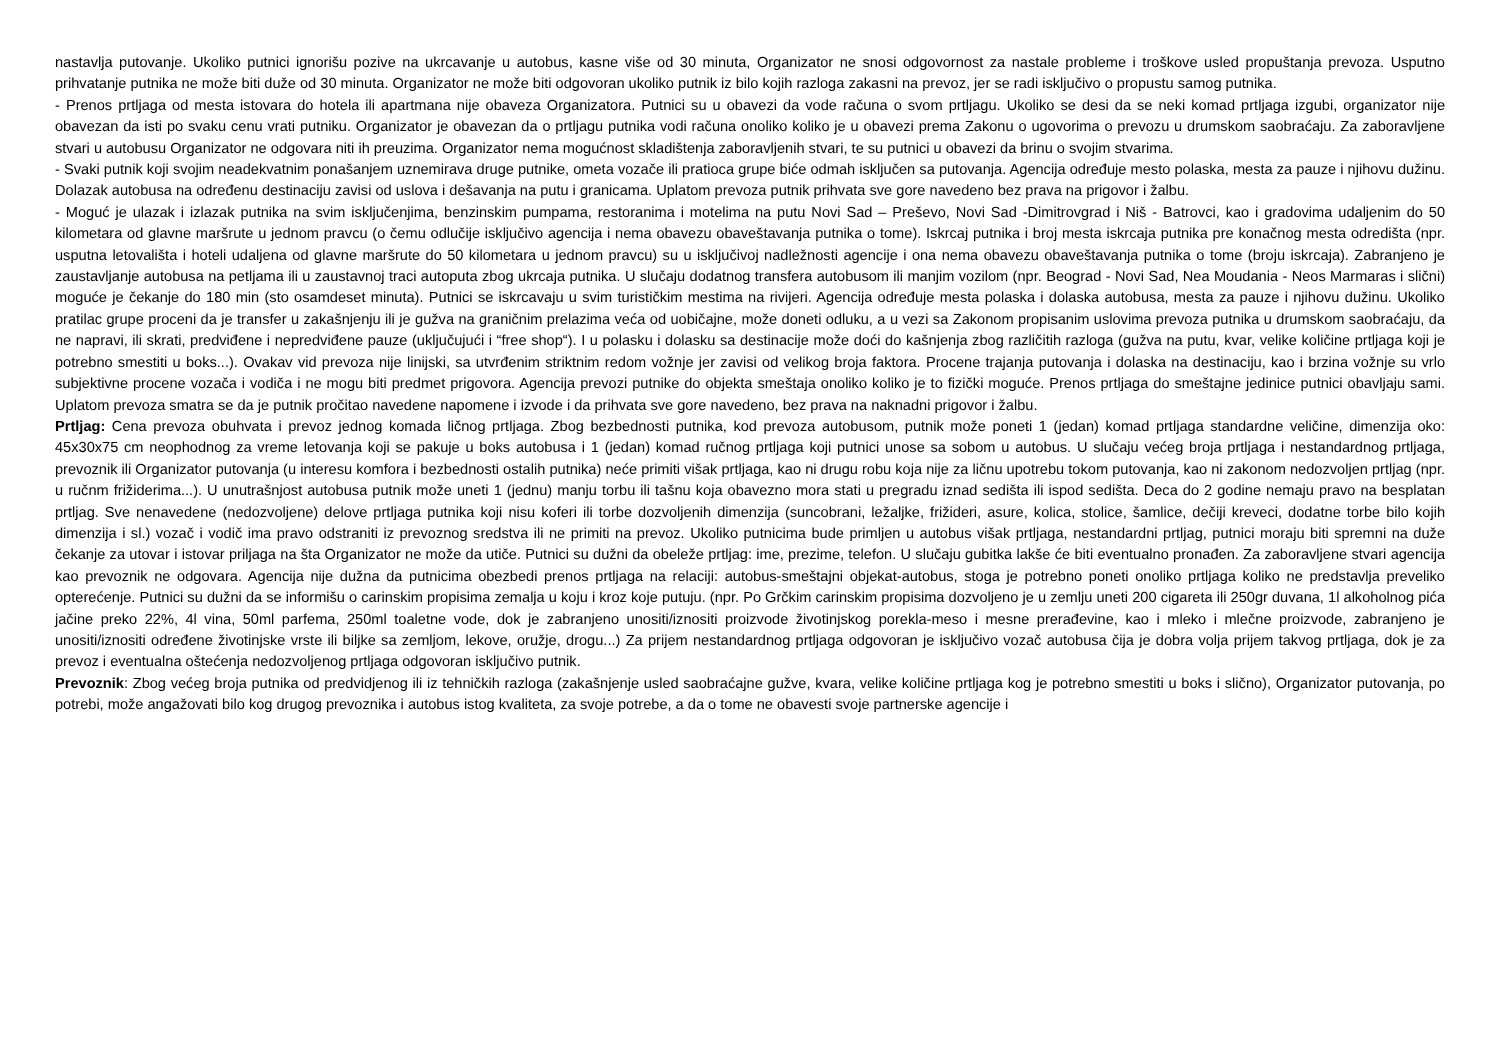nastavlja putovanje. Ukoliko putnici ignorišu pozive na ukrcavanje u autobus, kasne više od 30 minuta, Organizator ne snosi odgovornost za nastale probleme i troškove usled propuštanja prevoza. Usputno prihvatanje putnika ne može biti duže od 30 minuta. Organizator ne može biti odgovoran ukoliko putnik iz bilo kojih razloga zakasni na prevoz, jer se radi isključivo o propustu samog putnika.
- Prenos prtljaga od mesta istovara do hotela ili apartmana nije obaveza Organizatora. Putnici su u obavezi da vode računa o svom prtljagu. Ukoliko se desi da se neki komad prtljaga izgubi, organizator nije obavezan da isti po svaku cenu vrati putniku. Organizator je obavezan da o prtljagu putnika vodi računa onoliko koliko je u obavezi prema Zakonu o ugovorima o prevozu u drumskom saobraćaju. Za zaboravljene stvari u autobusu Organizator ne odgovara niti ih preuzima. Organizator nema mogućnost skladištenja zaboravljenih stvari, te su putnici u obavezi da brinu o svojim stvarima.
- Svaki putnik koji svojim neadekvatnim ponašanjem uznemirava druge putnike, ometa vozače ili pratioca grupe biće odmah isključen sa putovanja. Agencija određuje mesto polaska, mesta za pauze i njihovu dužinu. Dolazak autobusa na određenu destinaciju zavisi od uslova i dešavanja na putu i granicama. Uplatom prevoza putnik prihvata sve gore navedeno bez prava na prigovor i žalbu.
- Moguć je ulazak i izlazak putnika na svim isključenjima, benzinskim pumpama, restoranima i motelima na putu Novi Sad – Preševo, Novi Sad -Dimitrovgrad i Niš - Batrovci, kao i gradovima udaljenim do 50 kilometara od glavne maršrute u jednom pravcu (o čemu odlučije isključivo agencija i nema obavezu obaveštavanja putnika o tome). Iskrcaj putnika i broj mesta iskrcaja putnika pre konačnog mesta odredišta (npr. usputna letovališta i hoteli udaljena od glavne maršrute do 50 kilometara u jednom pravcu) su u isključivoj nadležnosti agencije i ona nema obavezu obaveštavanja putnika o tome (broju iskrcaja). Zabranjeno je zaustavljanje autobusa na petljama ili u zaustavnoj traci autoputa zbog ukrcaja putnika. U slučaju dodatnog transfera autobusom ili manjim vozilom (npr. Beograd - Novi Sad, Nea Moudania - Neos Marmaras i slični) moguće je čekanje do 180 min (sto osamdeset minuta). Putnici se iskrcavaju u svim turističkim mestima na rivijeri. Agencija određuje mesta polaska i dolaska autobusa, mesta za pauze i njihovu dužinu. Ukoliko pratilac grupe proceni da je transfer u zakašnjenju ili je gužva na graničnim prelazima veća od uobičajne, može doneti odluku, a u vezi sa Zakonom propisanim uslovima prevoza putnika u drumskom saobraćaju, da ne napravi, ili skrati, predviđene i nepredviđene pauze (uključujući i “free shop“). I u polasku i dolasku sa destinacije može doći do kašnjenja zbog različitih razloga (gužva na putu, kvar, velike količine prtljaga koji je potrebno smestiti u boks...). Ovakav vid prevoza nije linijski, sa utvrđenim striktnim redom vožnje jer zavisi od velikog broja faktora. Procene trajanja putovanja i dolaska na destinaciju, kao i brzina vožnje su vrlo subjektivne procene vozača i vodiča i ne mogu biti predmet prigovora. Agencija prevozi putnike do objekta smeštaja onoliko koliko je to fizički moguće. Prenos prtljaga do smeštajne jedinice putnici obavljaju sami. Uplatom prevoza smatra se da je putnik pročitao navedene napomene i izvode i da prihvata sve gore navedeno, bez prava na naknadni prigovor i žalbu.
Prtljag: Cena prevoza obuhvata i prevoz jednog komada ličnog prtljaga. Zbog bezbednosti putnika, kod prevoza autobusom, putnik može poneti 1 (jedan) komad prtljaga standardne veličine, dimenzija oko: 45x30x75 cm neophodnog za vreme letovanja koji se pakuje u boks autobusa i 1 (jedan) komad ručnog prtljaga koji putnici unose sa sobom u autobus. U slučaju većeg broja prtljaga i nestandardnog prtljaga, prevoznik ili Organizator putovanja (u interesu komfora i bezbednosti ostalih putnika) neće primiti višak prtljaga, kao ni drugu robu koja nije za ličnu upotrebu tokom putovanja, kao ni zakonom nedozvoljen prtljag (npr. u ručnm frižiderima...). U unutrašnjost autobusa putnik može uneti 1 (jednu) manju torbu ili tašnu koja obavezno mora stati u pregradu iznad sedišta ili ispod sedišta. Deca do 2 godine nemaju pravo na besplatan prtljag. Sve nenavedene (nedozvoljene) delove prtljaga putnika koji nisu koferi ili torbe dozvoljenih dimenzija (suncobrani, ležaljke, frižideri, asure, kolica, stolice, šamlice, dečiji kreveci, dodatne torbe bilo kojih dimenzija i sl.) vozač i vodič ima pravo odstraniti iz prevoznog sredstva ili ne primiti na prevoz. Ukoliko putnicima bude primljen u autobus višak prtljaga, nestandardni prtljag, putnici moraju biti spremni na duže čekanje za utovar i istovar priljaga na šta Organizator ne može da utiče. Putnici su dužni da obeleže prtljag: ime, prezime, telefon. U slučaju gubitka lakše će biti eventualno pronađen. Za zaboravljene stvari agencija kao prevoznik ne odgovara. Agencija nije dužna da putnicima obezbedi prenos prtljaga na relaciji: autobus-smeštajni objekat-autobus, stoga je potrebno poneti onoliko prtljaga koliko ne predstavlja preveliko opterećenje. Putnici su dužni da se informišu o carinskim propisima zemalja u koju i kroz koje putuju. (npr. Po Grčkim carinskim propisima dozvoljeno je u zemlju uneti 200 cigareta ili 250gr duvana, 1l alkoholnog pića jačine preko 22%, 4l vina, 50ml parfema, 250ml toaletne vode, dok je zabranjeno unositi/iznositi proizvode životinjskog porekla-meso i mesne prerađevine, kao i mleko i mlečne proizvode, zabranjeno je unositi/iznositi određene životinjske vrste ili biljke sa zemljom, lekove, oružje, drogu...) Za prijem nestandardnog prtljaga odgovoran je isključivo vozač autobusa čija je dobra volja prijem takvog prtljaga, dok je za prevoz i eventualna oštećenja nedozvoljenog prtljaga odgovoran isključivo putnik.
Prevoznik: Zbog većeg broja putnika od predvidjenog ili iz tehničkih razloga (zakašnjenje usled saobraćajne gužve, kvara, velike količine prtljaga kog je potrebno smestiti u boks i slično), Organizator putovanja, po potrebi, može angažovati bilo kog drugog prevoznika i autobus istog kvaliteta, za svoje potrebe, a da o tome ne obavesti svoje partnerske agencije i